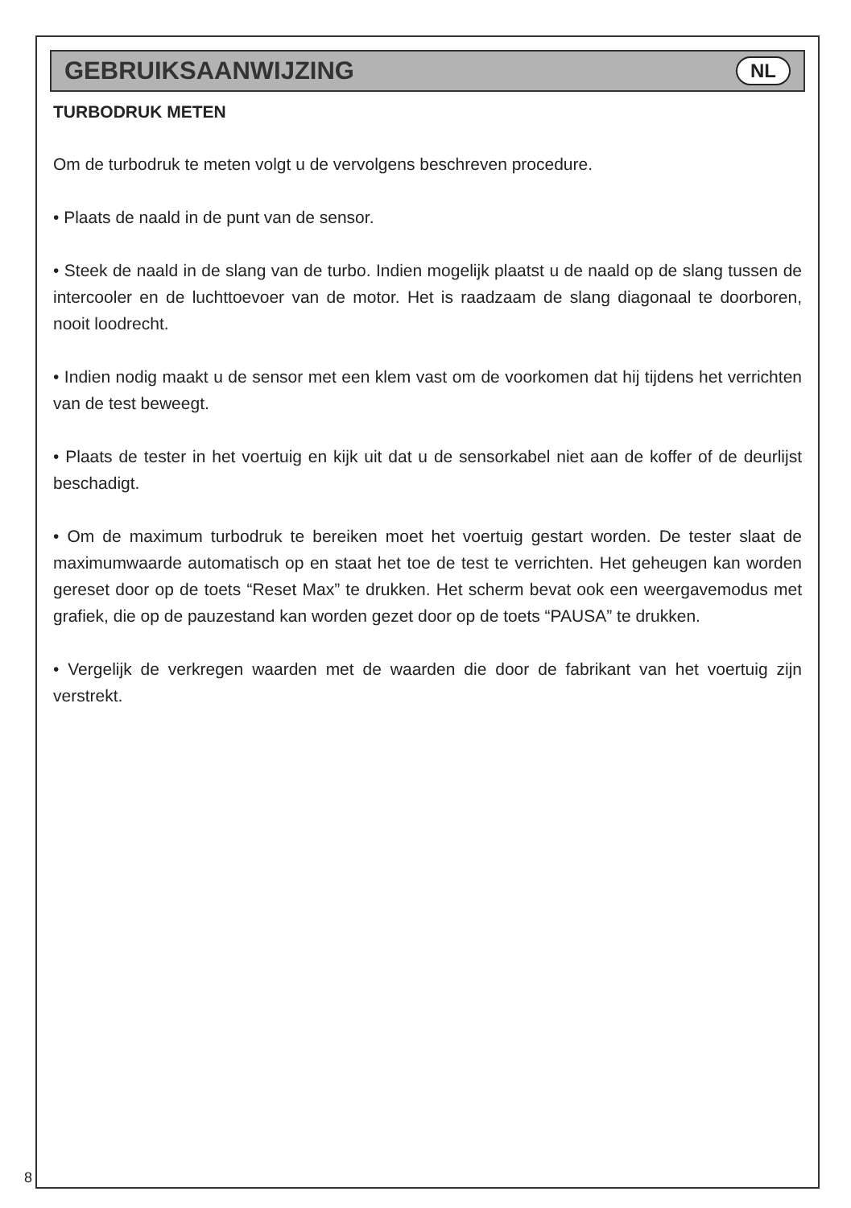GEBRUIKSAANWIJZING
NL
TURBODRUK METEN
Om de turbodruk te meten volgt u de vervolgens beschreven procedure.
• Plaats de naald in de punt van de sensor.
• Steek de naald in de slang van de turbo. Indien mogelijk plaatst u de naald op de slang tussen de intercooler en de luchttoevoer van de motor. Het is raadzaam de slang diagonaal te doorboren, nooit loodrecht.
• Indien nodig maakt u de sensor met een klem vast om de voorkomen dat hij tijdens het verrichten van de test beweegt.
• Plaats de tester in het voertuig en kijk uit dat u de sensorkabel niet aan de koffer of de deurlijst beschadigt.
• Om de maximum turbodruk te bereiken moet het voertuig gestart worden. De tester slaat de maximumwaarde automatisch op en staat het toe de test te verrichten. Het geheugen kan worden gereset door op de toets “Reset Max” te drukken. Het scherm bevat ook een weergavemodus met grafiek, die op de pauzestand kan worden gezet door op de toets “PAUSA” te drukken.
• Vergelijk de verkregen waarden met de waarden die door de fabrikant van het voertuig zijn verstrekt.
8